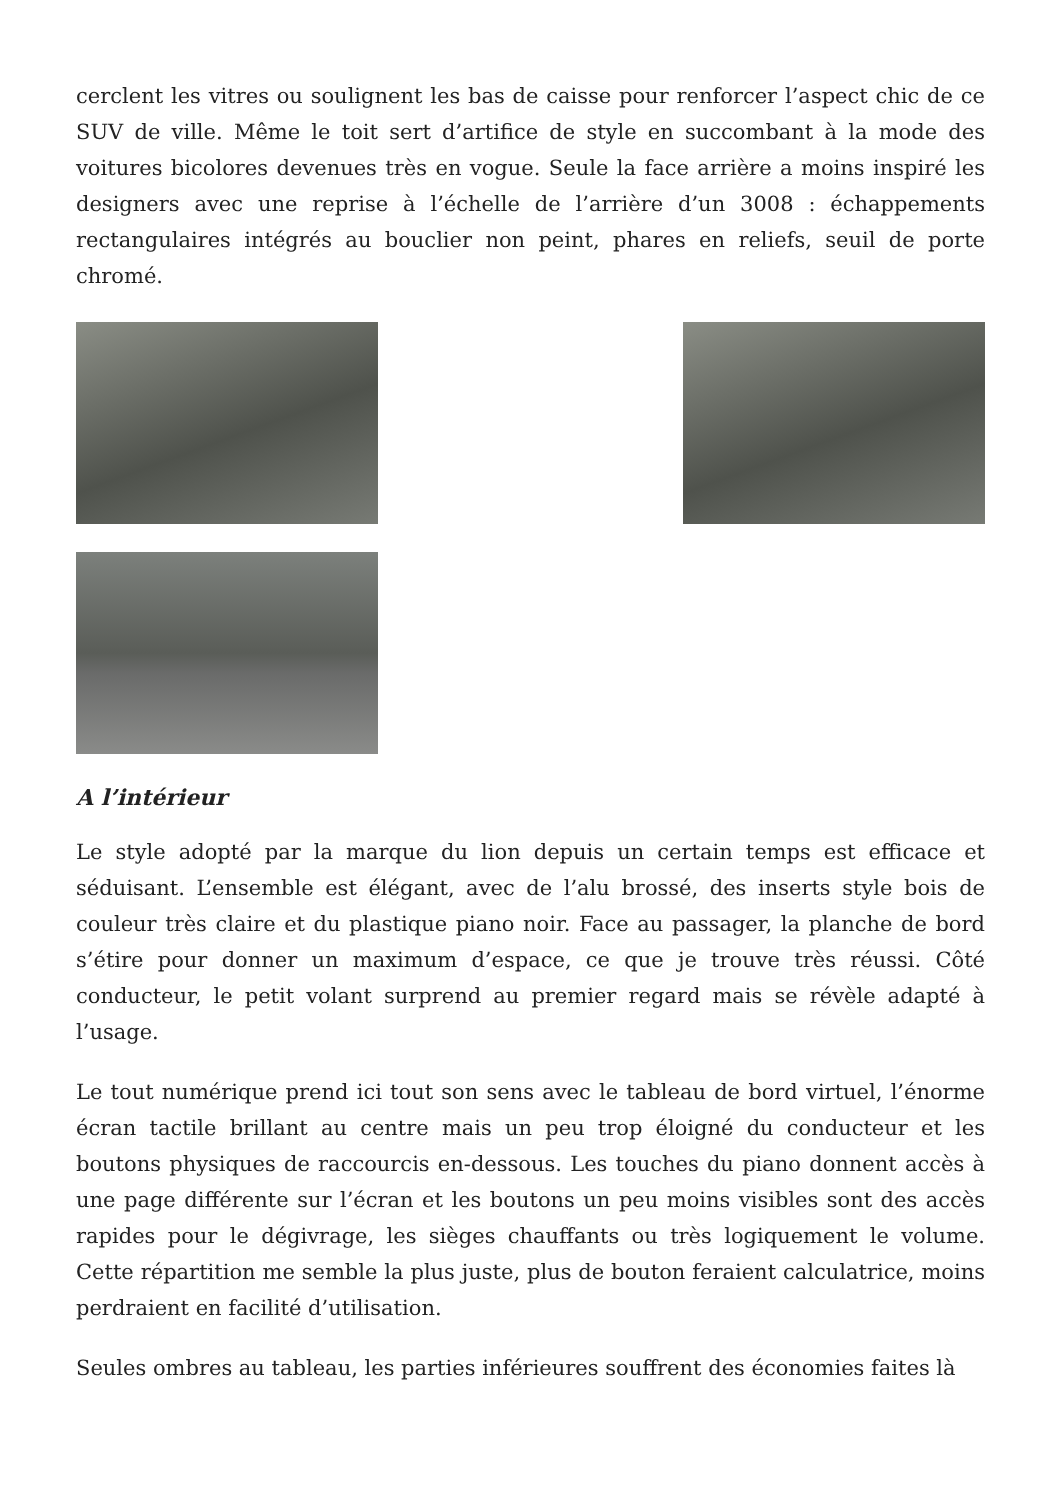cerclent les vitres ou soulignent les bas de caisse pour renforcer l’aspect chic de ce SUV de ville. Même le toit sert d’artifice de style en succombant à la mode des voitures bicolores devenues très en vogue. Seule la face arrière a moins inspiré les designers avec une reprise à l’échelle de l’arrière d’un 3008 : échappements rectangulaires intégrés au bouclier non peint, phares en reliefs, seuil de porte chromé.
A l’intérieur
Le style adopté par la marque du lion depuis un certain temps est efficace et séduisant. L’ensemble est élégant, avec de l’alu brossé, des inserts style bois de couleur très claire et du plastique piano noir. Face au passager, la planche de bord s’étire pour donner un maximum d’espace, ce que je trouve très réussi. Côté conducteur, le petit volant surprend au premier regard mais se révèle adapté à l’usage.
Le tout numérique prend ici tout son sens avec le tableau de bord virtuel, l’énorme écran tactile brillant au centre mais un peu trop éloigné du conducteur et les boutons physiques de raccourcis en-dessous. Les touches du piano donnent accès à une page différente sur l’écran et les boutons un peu moins visibles sont des accès rapides pour le dégivrage, les sièges chauffants ou très logiquement le volume. Cette répartition me semble la plus juste, plus de bouton feraient calculatrice, moins perdraient en facilité d’utilisation.
Seules ombres au tableau, les parties inférieures souffrent des économies faites là